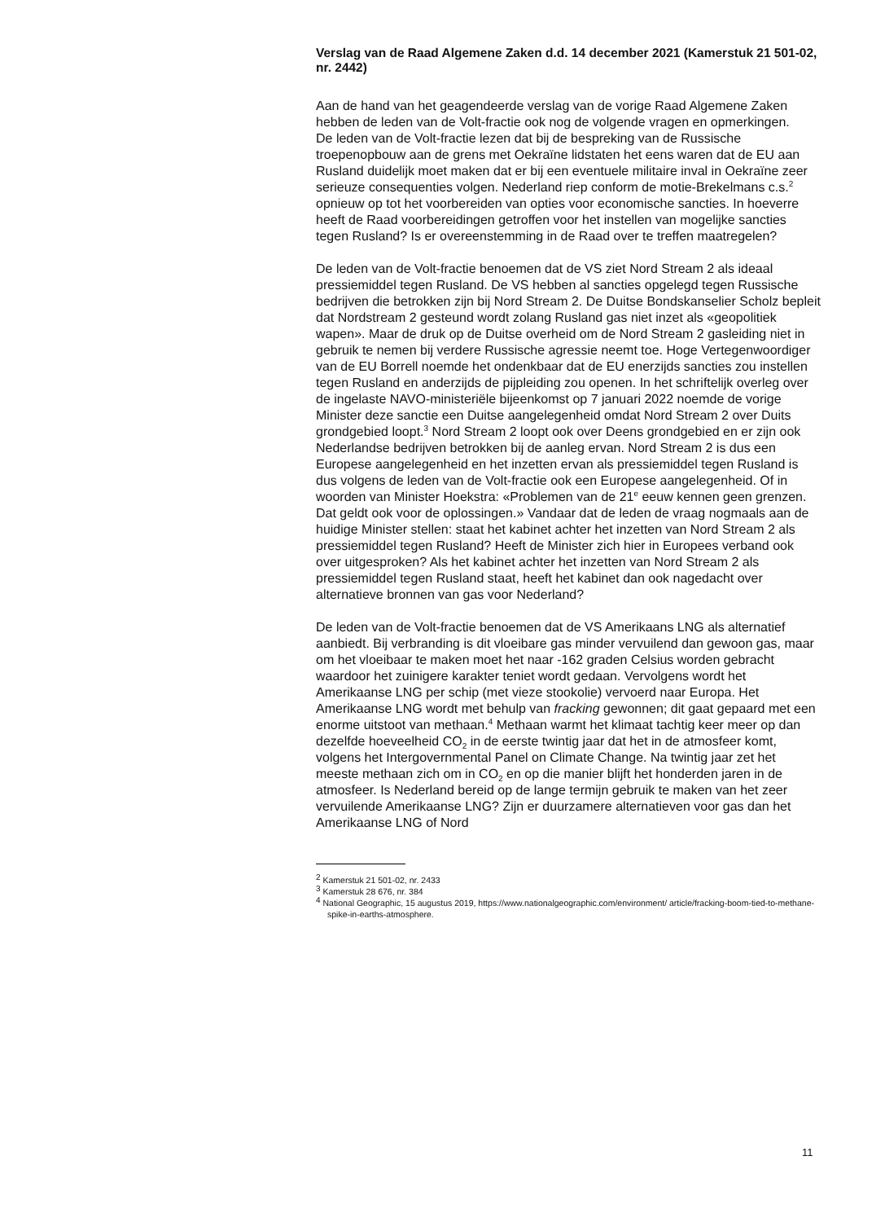Verslag van de Raad Algemene Zaken d.d. 14 december 2021 (Kamerstuk 21 501-02, nr. 2442)
Aan de hand van het geagendeerde verslag van de vorige Raad Algemene Zaken hebben de leden van de Volt-fractie ook nog de volgende vragen en opmerkingen.
De leden van de Volt-fractie lezen dat bij de bespreking van de Russische troepenopbouw aan de grens met Oekraïne lidstaten het eens waren dat de EU aan Rusland duidelijk moet maken dat er bij een eventuele militaire inval in Oekraïne zeer serieuze consequenties volgen. Nederland riep conform de motie-Brekelmans c.s.<sup>2</sup> opnieuw op tot het voorbereiden van opties voor economische sancties. In hoeverre heeft de Raad voorbereidingen getroffen voor het instellen van mogelijke sancties tegen Rusland? Is er overeenstemming in de Raad over te treffen maatregelen?
De leden van de Volt-fractie benoemen dat de VS ziet Nord Stream 2 als ideaal pressiemiddel tegen Rusland. De VS hebben al sancties opgelegd tegen Russische bedrijven die betrokken zijn bij Nord Stream 2. De Duitse Bondskanselier Scholz bepleit dat Nordstream 2 gesteund wordt zolang Rusland gas niet inzet als «geopolitiek wapen». Maar de druk op de Duitse overheid om de Nord Stream 2 gasleiding niet in gebruik te nemen bij verdere Russische agressie neemt toe. Hoge Vertegenwoordiger van de EU Borrell noemde het ondenkbaar dat de EU enerzijds sancties zou instellen tegen Rusland en anderzijds de pijpleiding zou openen. In het schriftelijk overleg over de ingelaste NAVO-ministeriële bijeenkomst op 7 januari 2022 noemde de vorige Minister deze sanctie een Duitse aangelegenheid omdat Nord Stream 2 over Duits grondgebied loopt.<sup>3</sup> Nord Stream 2 loopt ook over Deens grondgebied en er zijn ook Nederlandse bedrijven betrokken bij de aanleg ervan. Nord Stream 2 is dus een Europese aangelegenheid en het inzetten ervan als pressiemiddel tegen Rusland is dus volgens de leden van de Volt-fractie ook een Europese aangelegenheid. Of in woorden van Minister Hoekstra: «Problemen van de 21<sup>e</sup> eeuw kennen geen grenzen. Dat geldt ook voor de oplossingen.» Vandaar dat de leden de vraag nogmaals aan de huidige Minister stellen: staat het kabinet achter het inzetten van Nord Stream 2 als pressiemiddel tegen Rusland? Heeft de Minister zich hier in Europees verband ook over uitgesproken? Als het kabinet achter het inzetten van Nord Stream 2 als pressiemiddel tegen Rusland staat, heeft het kabinet dan ook nagedacht over alternatieve bronnen van gas voor Nederland?
De leden van de Volt-fractie benoemen dat de VS Amerikaans LNG als alternatief aanbiedt. Bij verbranding is dit vloeibare gas minder vervuilend dan gewoon gas, maar om het vloeibaar te maken moet het naar -162 graden Celsius worden gebracht waardoor het zuinigere karakter teniet wordt gedaan. Vervolgens wordt het Amerikaanse LNG per schip (met vieze stookolie) vervoerd naar Europa. Het Amerikaanse LNG wordt met behulp van fracking gewonnen; dit gaat gepaard met een enorme uitstoot van methaan.<sup>4</sup> Methaan warmt het klimaat tachtig keer meer op dan dezelfde hoeveelheid CO<sub>2</sub> in de eerste twintig jaar dat het in de atmosfeer komt, volgens het Intergovernmental Panel on Climate Change. Na twintig jaar zet het meeste methaan zich om in CO<sub>2</sub> en op die manier blijft het honderden jaren in de atmosfeer. Is Nederland bereid op de lange termijn gebruik te maken van het zeer vervuilende Amerikaanse LNG? Zijn er duurzamere alternatieven voor gas dan het Amerikaanse LNG of Nord
<sup>2</sup> Kamerstuk 21 501-02, nr. 2433
<sup>3</sup> Kamerstuk 28 676, nr. 384
<sup>4</sup> National Geographic, 15 augustus 2019, https://www.nationalgeographic.com/environment/ article/fracking-boom-tied-to-methane-spike-in-earths-atmosphere.
11